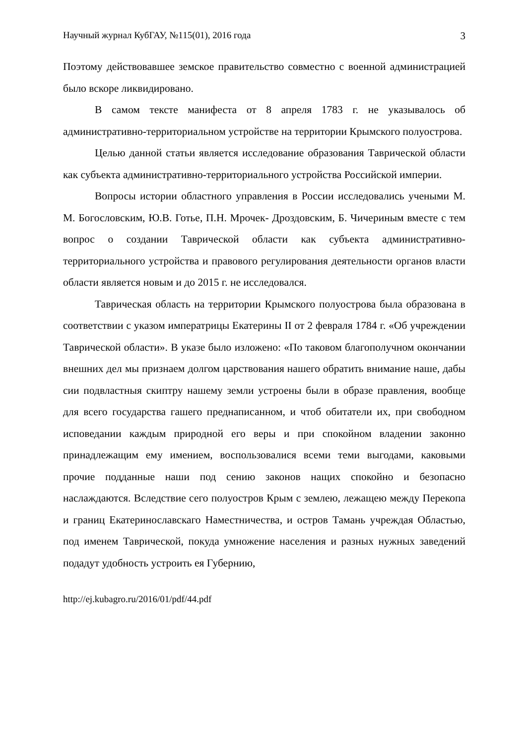Научный журнал КубГАУ, №115(01), 2016 года 3
Поэтому действовавшее земское правительство совместно с военной администрацией было вскоре ликвидировано.
В самом тексте манифеста от 8 апреля 1783 г. не указывалось об административно-территориальном устройстве на территории Крымского полуострова.
Целью данной статьи является исследование образования Таврической области как субъекта административно-территориального устройства Российской империи.
Вопросы истории областного управления в России исследовались учеными М. М. Богословским, Ю.В. Готье, П.Н. Мрочек- Дроздовским, Б. Чичериным вместе с тем вопрос о создании Таврической области как субъекта административно-территориального устройства и правового регулирования деятельности органов власти области является новым и до 2015 г. не исследовался.
Таврическая область на территории Крымского полуострова была образована в соответствии с указом императрицы Екатерины II от 2 февраля 1784 г. «Об учреждении Таврической области». В указе было изложено: «По таковом благополучном окончании внешних дел мы признаем долгом царствования нашего обратить внимание наше, дабы сии подвластныя скиптру нашему земли устроены были в образе правления, вообще для всего государства гашего преднаписанном, и чтоб обитатели их, при свободном исповедании каждым природной его веры и при спокойном владении законно принадлежащим ему имением, воспользовалися всеми теми выгодами, каковыми прочие подданные наши под сению законов нащих спокойно и безопасно наслаждаются. Вследствие сего полуостров Крым с землею, лежащею между Перекопа и границ Екатеринославскаго Наместничества, и остров Тамань учреждая Областью, под именем Таврической, покуда умножение населения и разных нужных заведений подадут удобность устроить ея Губернию,
http://ej.kubagro.ru/2016/01/pdf/44.pdf